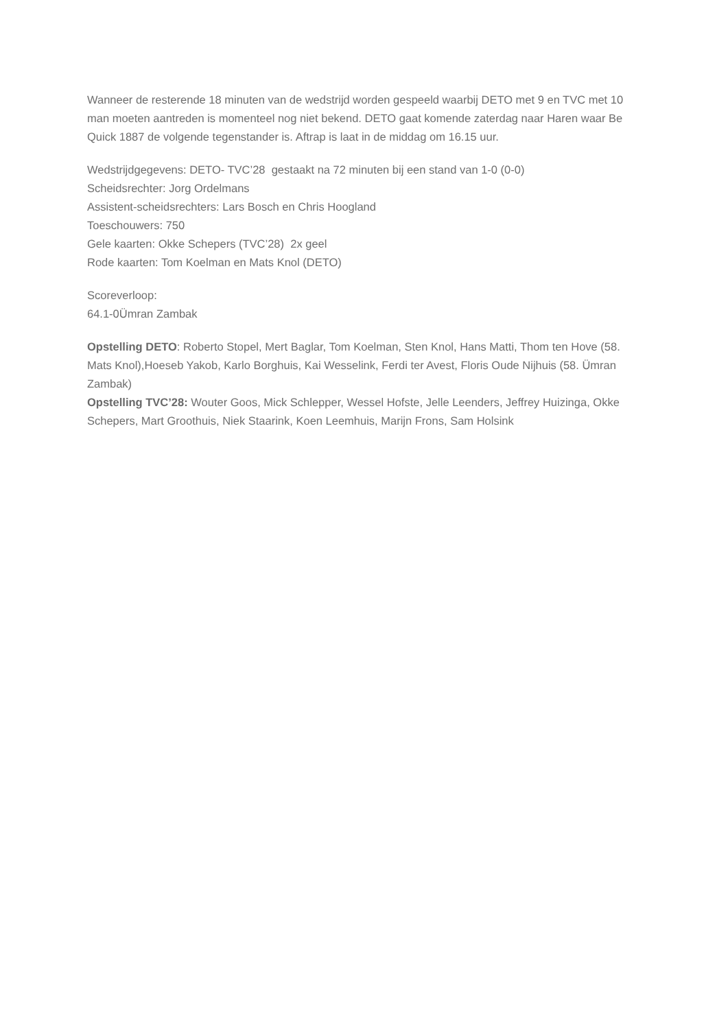Wanneer de resterende 18 minuten van de wedstrijd worden gespeeld waarbij DETO met 9 en TVC met 10 man moeten aantreden is momenteel nog niet bekend. DETO gaat komende zaterdag naar Haren waar Be Quick 1887 de volgende tegenstander is. Aftrap is laat in de middag om 16.15 uur.
Wedstrijdgegevens: DETO- TVC’28 gestaakt na 72 minuten bij een stand van 1-0 (0-0)
Scheidsrechter: Jorg Ordelmans
Assistent-scheidsrechters: Lars Bosch en Chris Hoogland
Toeschouwers: 750
Gele kaarten: Okke Schepers (TVC’28) 2x geel
Rode kaarten: Tom Koelman en Mats Knol (DETO)
Scoreverloop:
64.1-0Ümran Zambak
Opstelling DETO: Roberto Stopel, Mert Baglar, Tom Koelman, Sten Knol, Hans Matti, Thom ten Hove (58. Mats Knol),Hoeseb Yakob, Karlo Borghuis, Kai Wesselink, Ferdi ter Avest, Floris Oude Nijhuis (58. Ümran Zambak)
Opstelling TVC’28: Wouter Goos, Mick Schlepper, Wessel Hofste, Jelle Leenders, Jeffrey Huizinga, Okke Schepers, Mart Groothuis, Niek Staarink, Koen Leemhuis, Marijn Frons, Sam Holsink